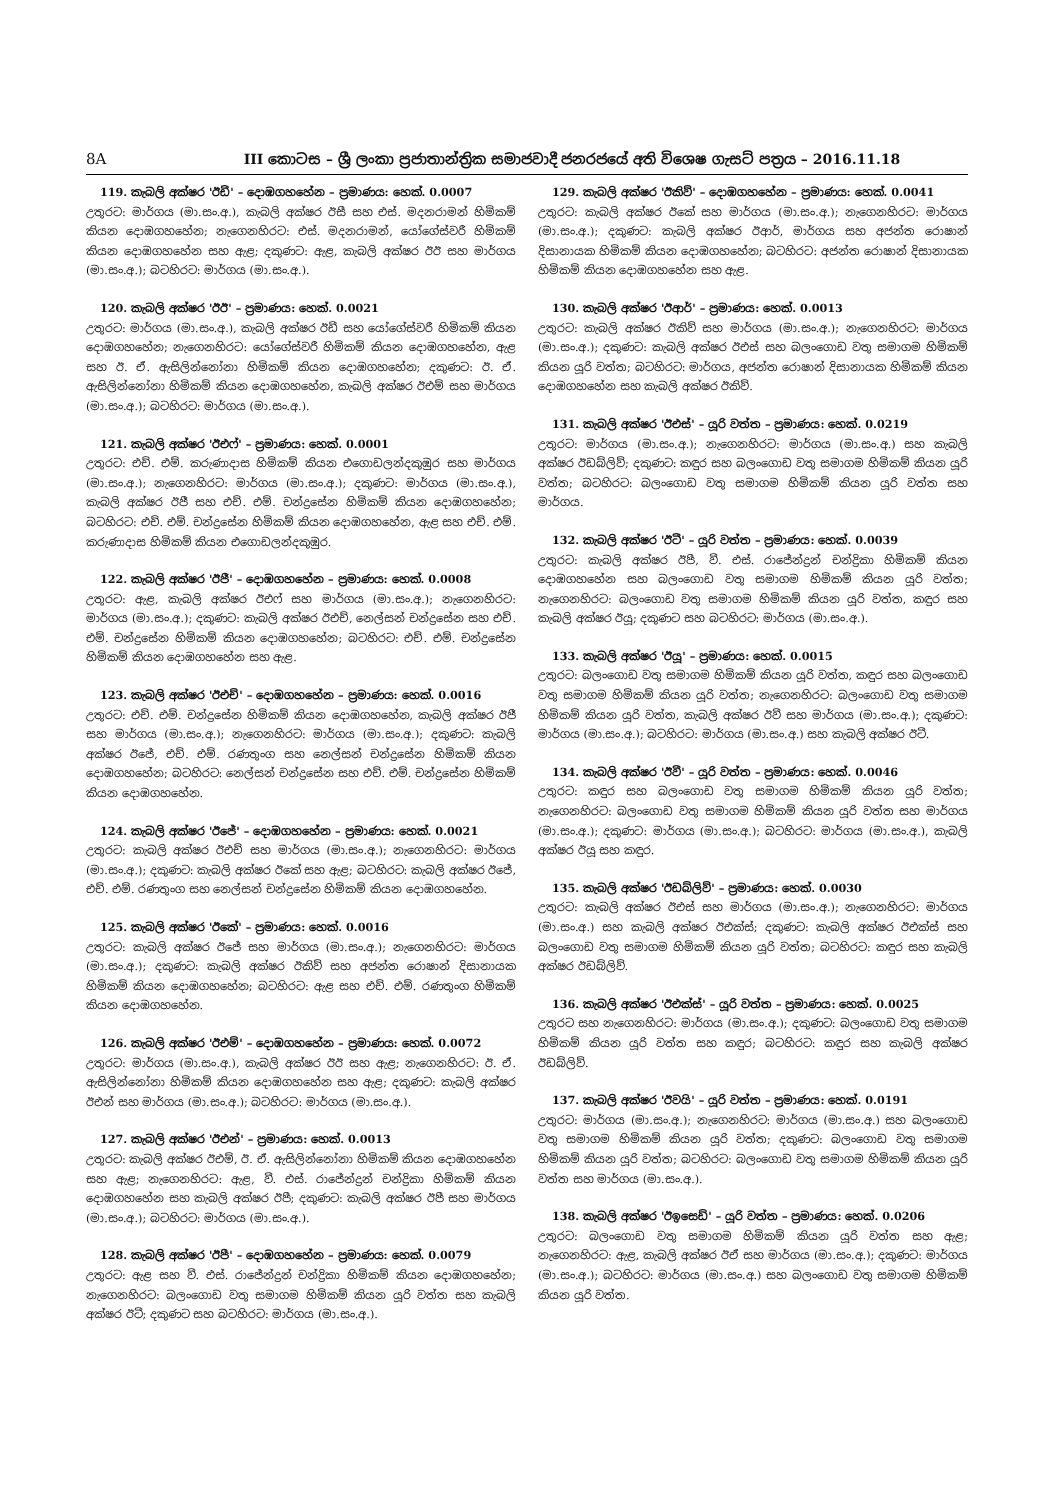8A III කොටස – ශ්‍රී ලංකා ප්‍රජාතාන්ත්‍රික සමාජවාදී ජනරජයේ අති විශෙෂ ගැසට් පත්‍රය – 2016.11.18
119. කැබලි අක්ෂර 'ඊඩී' – දොඹගහහේන – ප්‍රමාණය: හෙක්. 0.0007
උතුරට: මාර්ගය (මා.සං.අ.), කැබලි අක්ෂර ඊසී සහ එස්. මදනරාමන් හිමිකම් කියන දොඹගහහේන; නැගෙනහිරට: එස්. මදනරාමන්, යෝගේස්වරී හිමිකම් කියන දොඹගහහේන සහ ඇළ; දකුණට: ඇළ, කැබලි අක්ෂර ඊඊ සහ මාර්ගය (මා.සං.අ.); බටහිරට: මාර්ගය (මා.සං.අ.).
120. කැබලි අක්ෂර 'ඊඊ' – ප්‍රමාණය: හෙක්. 0.0021
උතුරට: මාර්ගය (මා.සං.අ.), කැබලි අක්ෂර ඊඩී සහ යෝගේස්වරී හිමිකම් කියන දොඹගහහේන; නැගෙනහිරට: යෝගේස්වරී හිමිකම් කියන දොඹගහහේන, ඇළ සහ ඊ. ඒ. ඇසිලින්නෝනා හිමිකම් කියන දොඹගහහේන; දකුණට: ඊ. ඒ. ඇසිලින්නෝනා හිමිකම් කියන දොඹගහහේන, කැබලි අක්ෂර ඊඑම් සහ මාර්ගය (මා.සං.අ.); බටහිරට: මාර්ගය (මා.සං.අ.).
121. කැබලි අක්ෂර 'ඊඑෆ්' – ප්‍රමාණය: හෙක්. 0.0001
උතුරට: එච්. එම්. කරුණාදාස හිමිකම් කියන එගොඩලන්දකුඹුර සහ මාර්ගය (මා.සං.අ.); නැගෙනහිරට: මාර්ගය (මා.සං.අ.); දකුණට: මාර්ගය (මා.සං.අ.), කැබලි අක්ෂර ඊජී සහ එච්. එම්. චන්ද්‍රසේන හිමිකම් කියන දොඹගහහේන; බටහිරට: එච්. එම්. චන්ද්‍රසේන හිමිකම් කියන දොඹගහහේන, ඇළ සහ එච්. එම්. කරුණාදාස හිමිකම් කියන එගොඩලන්දකුඹුර.
122. කැබලි අක්ෂර 'ඊජී' – දොඹගහහේන – ප්‍රමාණය: හෙක්. 0.0008
උතුරට: ඇළ, කැබලි අක්ෂර ඊඑෆ් සහ මාර්ගය (මා.සං.අ.); නැගෙනහිරට: මාර්ගය (මා.සං.අ.); දකුණට: කැබලි අක්ෂර ඊඑච්, නෙල්සන් චන්ද්‍රසේන සහ එච්. එම්. චන්ද්‍රසේන හිමිකම් කියන දොඹගහහේන; බටහිරට: එච්. එම්. චන්ද්‍රසේන හිමිකම් කියන දොඹගහහේන සහ ඇළ.
123. කැබලි අක්ෂර 'ඊඑච්' – දොඹගහහේන – ප්‍රමාණය: හෙක්. 0.0016
උතුරට: එච්. එම්. චන්ද්‍රසේන හිමිකම් කියන දොඹගහහේන, කැබලි අක්ෂර ඊජී සහ මාර්ගය (මා.සං.අ.); නැගෙනහිරට: මාර්ගය (මා.සං.අ.); දකුණට: කැබලි අක්ෂර ඊජේ, එච්. එම්. රණතුංග සහ නෙල්සන් චන්ද්‍රසේන හිමිකම් කියන දොඹගහහේන; බටහිරට: නෙල්සන් චන්ද්‍රසේන සහ එච්. එම්. චන්ද්‍රසේන හිමිකම් කියන දොඹගහහේන.
124. කැබලි අක්ෂර 'ඊජේ' – දොඹගහහේන – ප්‍රමාණය: හෙක්. 0.0021
උතුරට: කැබලි අක්ෂර ඊඑච් සහ මාර්ගය (මා.සං.අ.); නැගෙනහිරට: මාර්ගය (මා.සං.අ.); දකුණට: කැබලි අක්ෂර ඊකේ සහ ඇළ; බටහිරට: කැබලි අක්ෂර ඊජේ, එච්. එම්. රණතුංග සහ නෙල්සන් චන්ද්‍රසේන හිමිකම් කියන දොඹගහහේන.
125. කැබලි අක්ෂර 'ඊකේ' – ප්‍රමාණය: හෙක්. 0.0016
උතුරට: කැබලි අක්ෂර ඊජේ සහ මාර්ගය (මා.සං.අ.); නැගෙනහිරට: මාර්ගය (මා.සං.අ.); දකුණට: කැබලි අක්ෂර ඊකිව් සහ අජන්ත රොෂාන් දිසානායක හිමිකම් කියන දොඹගහහේන; බටහිරට: ඇළ සහ එච්. එම්. රණතුංග හිමිකම් කියන දොඹගහහේන.
126. කැබලි අක්ෂර 'ඊඑම්' – දොඹගහහේන – ප්‍රමාණය: හෙක්. 0.0072
උතුරට: මාර්ගය (මා.සං.අ.), කැබලි අක්ෂර ඊඊ සහ ඇළ; නැගෙනහිරට: ඊ. ඒ. ඇසිලින්නෝනා හිමිකම් කියන දොඹගහහේන සහ ඇළ; දකුණට: කැබලි අක්ෂර ඊඑන් සහ මාර්ගය (මා.සං.අ.); බටහිරට: මාර්ගය (මා.සං.අ.).
127. කැබලි අක්ෂර 'ඊඑන්' – ප්‍රමාණය: හෙක්. 0.0013
උතුරට: කැබලි අක්ෂර ඊඑම්, ඊ. ඒ. ඇසිලින්නෝනා හිමිකම් කියන දොඹගහහේන සහ ඇළ; නැගෙනහිරට: ඇළ, වී. එස්. රාජේන්ද්‍රන් චන්ද්‍රිකා හිමිකම් කියන දොඹගහහේන සහ කැබලි අක්ෂර ඊපී; දකුණට: කැබලි අක්ෂර ඊපී සහ මාර්ගය (මා.සං.අ.); බටහිරට: මාර්ගය (මා.සං.අ.).
128. කැබලි අක්ෂර 'ඊපී' – දොඹගහහේන – ප්‍රමාණය: හෙක්. 0.0079
උතුරට: ඇළ සහ වී. එස්. රාජේන්ද්‍රන් චන්ද්‍රිකා හිමිකම් කියන දොඹගහහේන; නැගෙනහිරට: බලංගොඩ වතු සමාගම හිමිකම් කියන යූරි වත්ත සහ කැබලි අක්ෂර ඊටී; දකුණට සහ බටහිරට: මාර්ගය (මා.සං.අ.).
129. කැබලි අක්ෂර 'ඊකිව්' – දොඹගහහේන – ප්‍රමාණය: හෙක්. 0.0041
උතුරට: කැබලි අක්ෂර ඊකේ සහ මාර්ගය (මා.සං.අ.); නැගෙනහිරට: මාර්ගය (මා.සං.අ.); දකුණට: කැබලි අක්ෂර ඊආර්, මාර්ගය සහ අජන්ත රොෂාන් දිසානායක හිමිකම් කියන දොඹගහහේන; බටහිරට: අජන්ත රොෂාන් දිසානායක හිමිකම් කියන දොඹගහහේන සහ ඇළ.
130. කැබලි අක්ෂර 'ඊආර්' – ප්‍රමාණය: හෙක්. 0.0013
උතුරට: කැබලි අක්ෂර ඊකිව් සහ මාර්ගය (මා.සං.අ.); නැගෙනහිරට: මාර්ගය (මා.සං.අ.); දකුණට: කැබලි අක්ෂර ඊඑස් සහ බලංගොඩ වතු සමාගම හිමිකම් කියන යූරි වත්ත; බටහිරට: මාර්ගය, අජන්ත රොෂාන් දිසානායක හිමිකම් කියන දොඹගහහේන සහ කැබලි අක්ෂර ඊකිව්.
131. කැබලි අක්ෂර 'ඊඑස්' – යූරි වත්ත – ප්‍රමාණය: හෙක්. 0.0219
උතුරට: මාර්ගය (මා.සං.අ.); නැගෙනහිරට: මාර්ගය (මා.සං.අ.) සහ කැබලි අක්ෂර ඊඩබ්ලිව්; දකුණට: කඳුර සහ බලංගොඩ වතු සමාගම හිමිකම් කියන යූරි වත්ත; බටහිරට: බලංගොඩ වතු සමාගම හිමිකම් කියන යූරි වත්ත සහ මාර්ගය.
132. කැබලි අක්ෂර 'ඊටී' – යූරි වත්ත – ප්‍රමාණය: හෙක්. 0.0039
උතුරට: කැබලි අක්ෂර ඊපී, වී. එස්. රාජේන්ද්‍රන් චන්ද්‍රිකා හිමිකම් කියන දොඹගහහේන සහ බලංගොඩ වතු සමාගම හිමිකම් කියන යූරි වත්ත; නැගෙනහිරට: බලංගොඩ වතු සමාගම හිමිකම් කියන යූරි වත්ත, කඳුර සහ කැබලි අක්ෂර ඊයූ; දකුණට සහ බටහිරට: මාර්ගය (මා.සං.අ.).
133. කැබලි අක්ෂර 'ඊයූ' – ප්‍රමාණය: හෙක්. 0.0015
උතුරට: බලංගොඩ වතු සමාගම හිමිකම් කියන යූරි වත්ත, කඳුර සහ බලංගොඩ වතු සමාගම හිමිකම් කියන යූරි වත්ත; නැගෙනහිරට: බලංගොඩ වතු සමාගම හිමිකම් කියන යූරි වත්ත, කැබලි අක්ෂර ඊවී සහ මාර්ගය (මා.සං.අ.); දකුණට: මාර්ගය (මා.සං.අ.); බටහිරට: මාර්ගය (මා.සං.අ.) සහ කැබලි අක්ෂර ඊටී.
134. කැබලි අක්ෂර 'ඊවී' – යූරි වත්ත – ප්‍රමාණය: හෙක්. 0.0046
උතුරට: කඳුර සහ බලංගොඩ වතු සමාගම හිමිකම් කියන යූරි වත්ත; නැගෙනහිරට: බලංගොඩ වතු සමාගම හිමිකම් කියන යූරි වත්ත සහ මාර්ගය (මා.සං.අ.); දකුණට: මාර්ගය (මා.සං.අ.); බටහිරට: මාර්ගය (මා.සං.අ.), කැබලි අක්ෂර ඊයූ සහ කඳුර.
135. කැබලි අක්ෂර 'ඊඩබ්ලිව්' – ප්‍රමාණය: හෙක්. 0.0030
උතුරට: කැබලි අක්ෂර ඊඑස් සහ මාර්ගය (මා.සං.අ.); නැගෙනහිරට: මාර්ගය (මා.සං.අ.) සහ කැබලි අක්ෂර ඊඑක්ස්; දකුණට: කැබලි අක්ෂර ඊඑක්ස් සහ බලංගොඩ වතු සමාගම හිමිකම් කියන යූරි වත්ත; බටහිරට: කඳුර සහ කැබලි අක්ෂර ඊඩබ්ලිව්.
136. කැබලි අක්ෂර 'ඊඑක්ස්' – යූරි වත්ත – ප්‍රමාණය: හෙක්. 0.0025
උතුරට සහ නැගෙනහිරට: මාර්ගය (මා.සං.අ.); දකුණට: බලංගොඩ වතු සමාගම හිමිකම් කියන යූරි වත්ත සහ කඳුර; බටහිරට: කඳුර සහ කැබලි අක්ෂර ඊඩබ්ලිව්.
137. කැබලි අක්ෂර 'ඊවයි' – යූරි වත්ත – ප්‍රමාණය: හෙක්. 0.0191
උතුරට: මාර්ගය (මා.සං.අ.); නැගෙනහිරට: මාර්ගය (මා.සං.අ.) සහ බලංගොඩ වතු සමාගම හිමිකම් කියන යූරි වත්ත; දකුණට: බලංගොඩ වතු සමාගම හිමිකම් කියන යූරි වත්ත; බටහිරට: බලංගොඩ වතු සමාගම හිමිකම් කියන යූරි වත්ත සහ මාර්ගය (මා.සං.අ.).
138. කැබලි අක්ෂර 'ඊඉසෙඩ්' – යූරි වත්ත – ප්‍රමාණය: හෙක්. 0.0206
උතුරට: බලංගොඩ වතු සමාගම හිමිකම් කියන යූරි වත්ත සහ ඇළ; නැගෙනහිරට: ඇළ, කැබලි අක්ෂර ඊඒ සහ මාර්ගය (මා.සං.අ.); දකුණට: මාර්ගය (මා.සං.අ.); බටහිරට: මාර්ගය (මා.සං.අ.) සහ බලංගොඩ වතු සමාගම හිමිකම් කියන යූරි වත්ත.